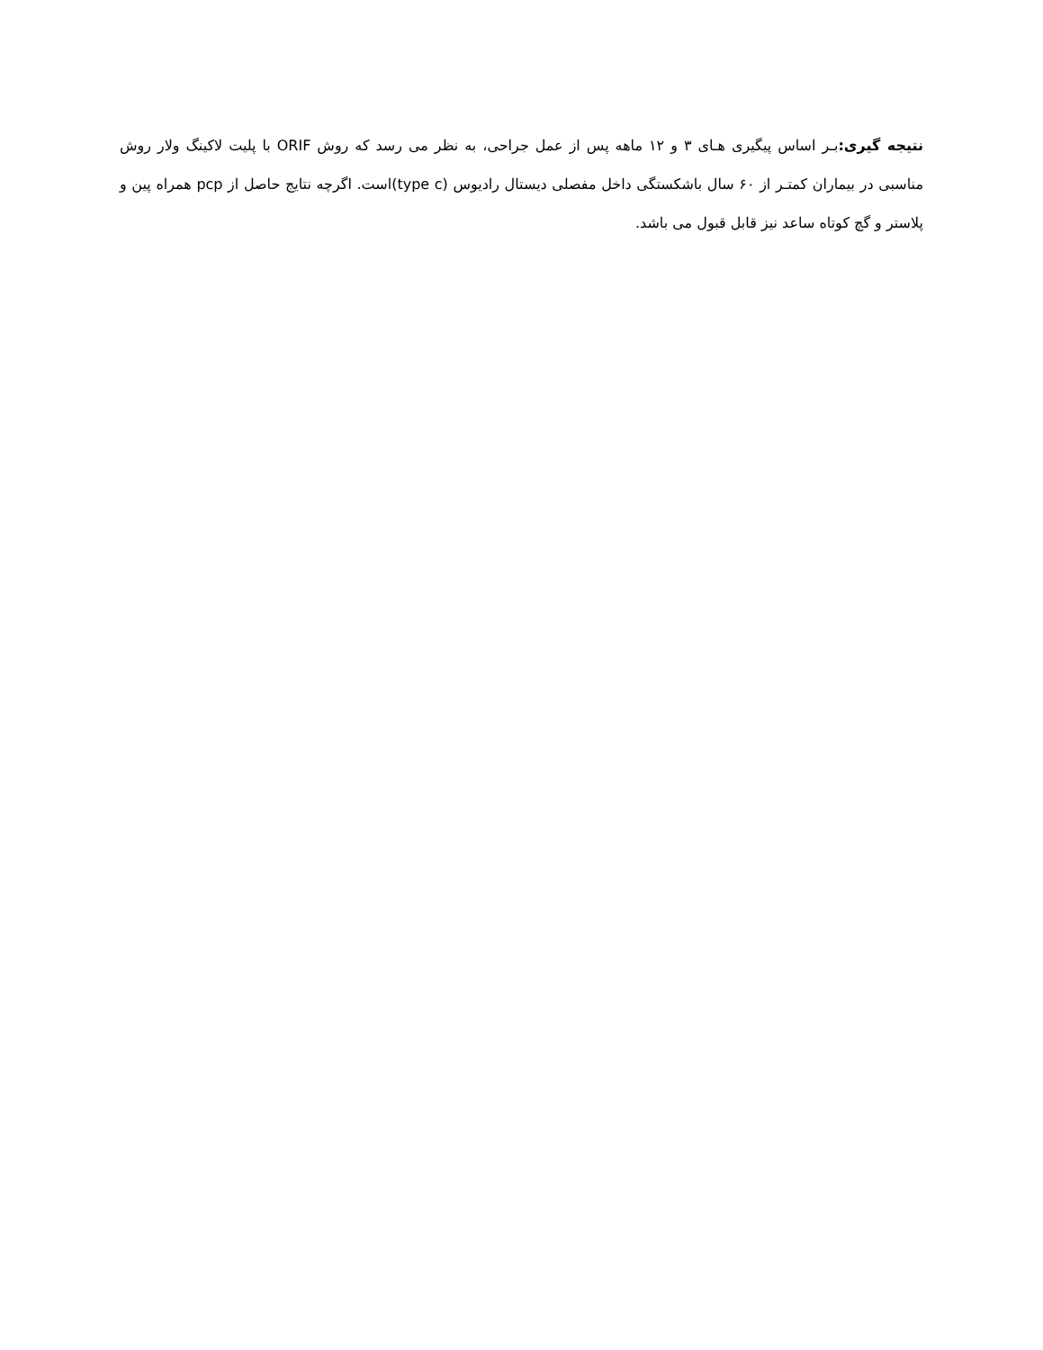نتیجه گیری: بـر اساس پیگیری هـای ۳ و ۱۲ ماهه پس از عمل جراحی، به نظر می رسد که روش ORIF با پلیت لاکینگ ولار روش مناسبی در بیماران کمتـر از ۶۰ سال باشکستگی داخل مفصلی دیستال رادیوس (type c)است. اگرچه نتایج حاصل از pcp همراه پین و پلاستر و گچ کوتاه ساعد نیز قابل قبول می باشد.